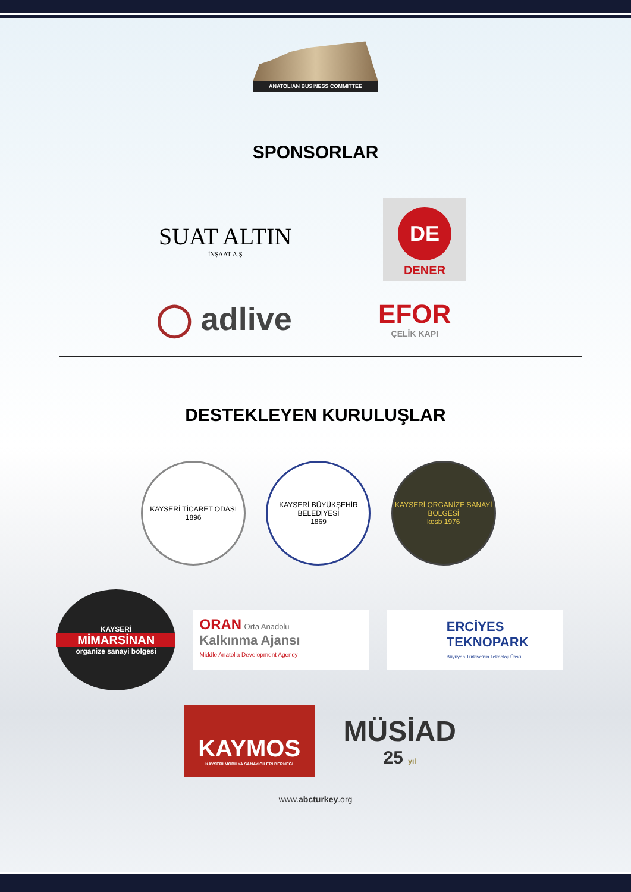ANATOLIAN BUSINESS COMMITTEE
SPONSORLAR
SUAT ALTIN
İNŞAAT A.Ş
DE
DENER
◯ adlive
EFOR
ÇELİK KAPI
DESTEKLEYEN KURULUŞLAR
KAYSERİ TİCARET ODASI
1896
KAYSERİ BÜYÜKŞEHİR BELEDİYESİ
1869
KAYSERİ ORGANİZE SANAYİ BÖLGESİ
kosb 1976
KAYSERİ
MİMARSİNAN
organize sanayi bölgesi
ORAN Orta Anadolu
Kalkınma Ajansı
Middle Anatolia Development Agency
ERCİYES
TEKNOPARK
Büyüyen Türkiye'nin Teknoloji Üssü
KAYMOS
KAYSERİ MOBİLYA SANAYİCİLERİ DERNEĞİ
MÜSİAD
25 yıl
www.abcturkey.org